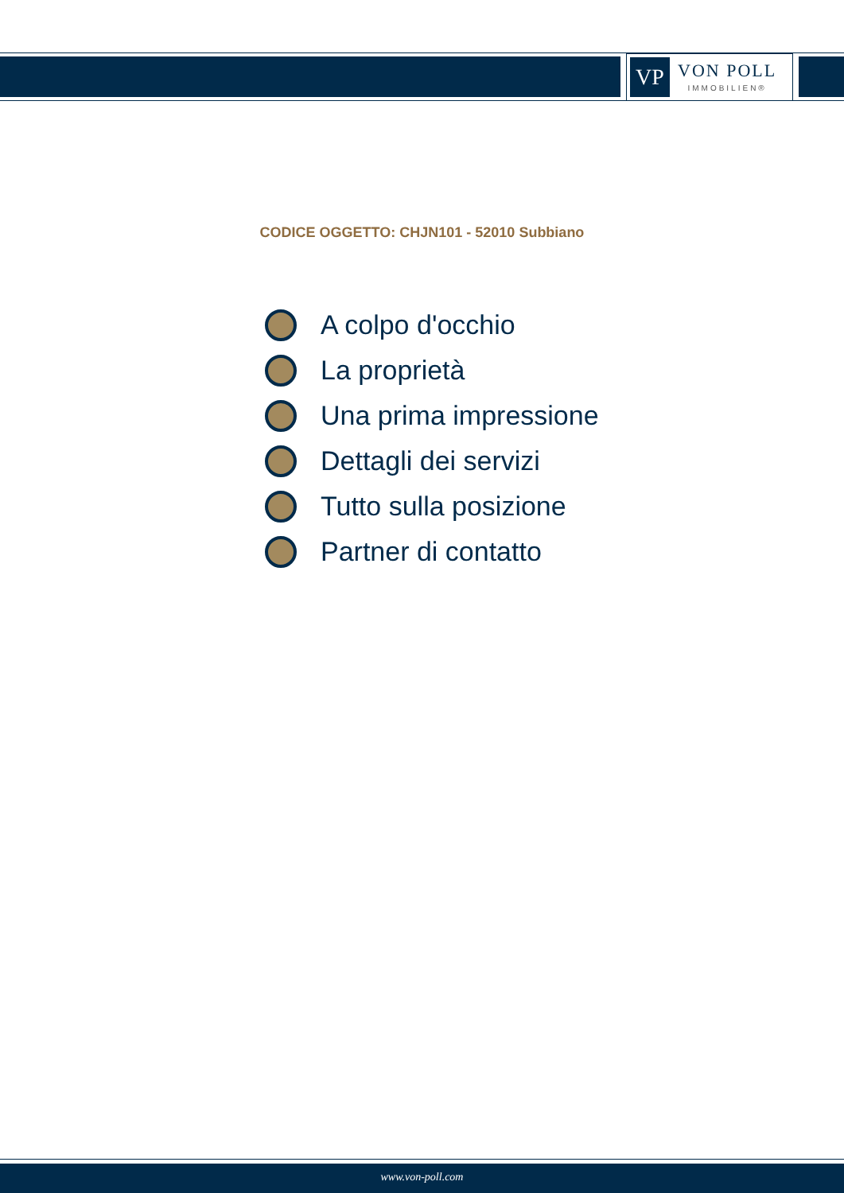VP
VON POLL
IMMOBILIEN®
CODICE OGGETTO: CHJN101 - 52010 Subbiano
A colpo d'occhio
La proprietà
Una prima impressione
Dettagli dei servizi
Tutto sulla posizione
Partner di contatto
www.von-poll.com